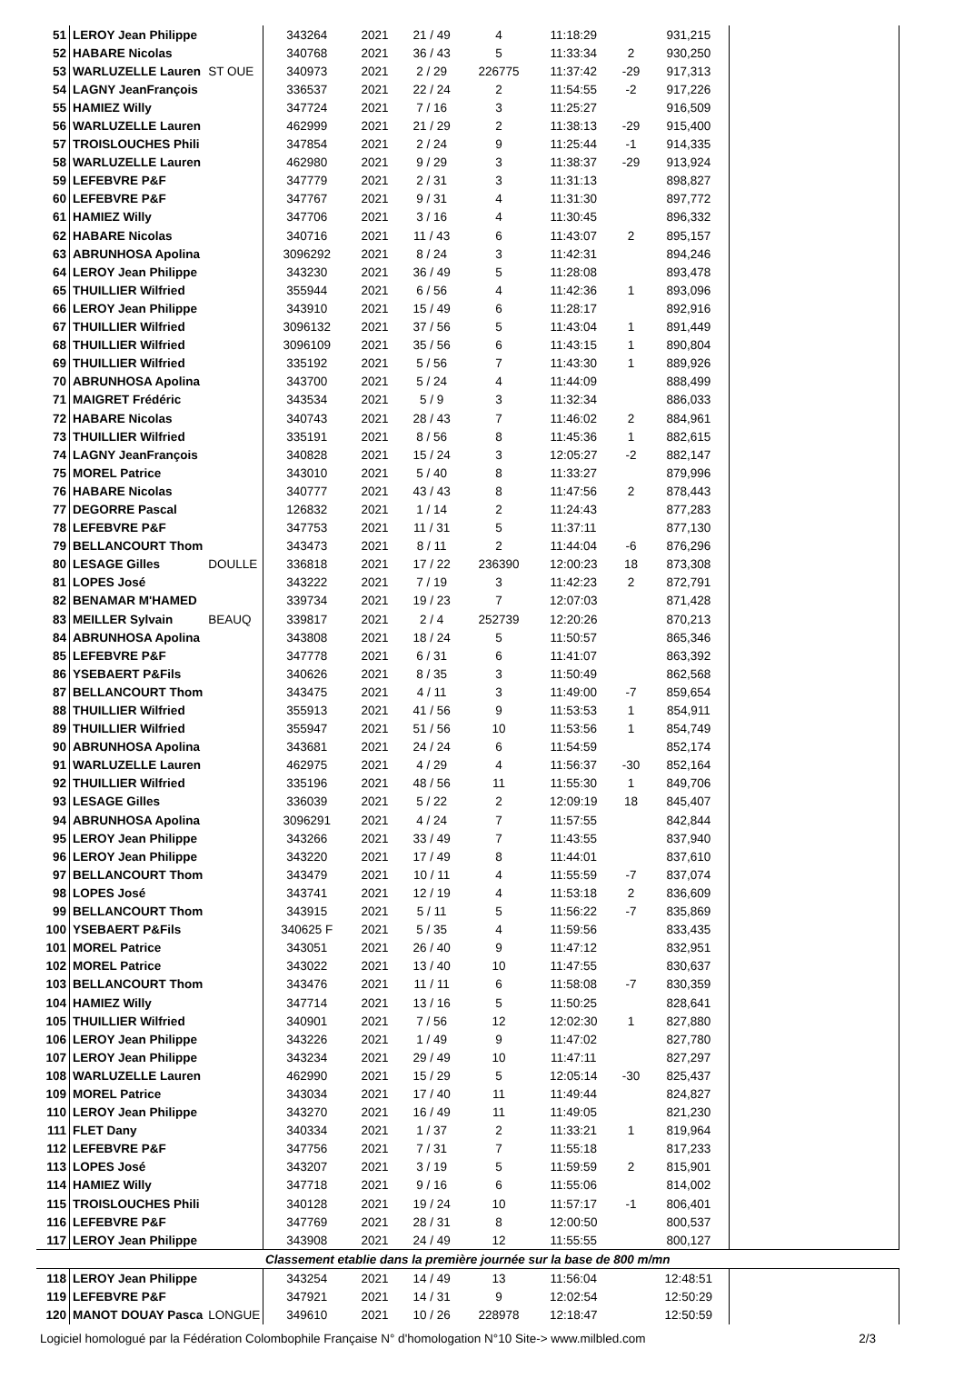| 51 | LEROY Jean Philippe | | 343264 | 2021 | 21 / 49 | 4 | 11:18:29 | | 931,215 | |
| 52 | HABARE Nicolas | | 340768 | 2021 | 36 / 43 | 5 | 11:33:34 | 2 | 930,250 | |
| 53 | WARLUZELLE Lauren | ST OUE | 340973 | 2021 | 2 / 29 | 226775 | 11:37:42 | -29 | 917,313 | |
| 54 | LAGNY JeanFrançois | | 336537 | 2021 | 22 / 24 | 2 | 11:54:55 | -2 | 917,226 | |
| 55 | HAMIEZ Willy | | 347724 | 2021 | 7 / 16 | 3 | 11:25:27 | | 916,509 | |
| 56 | WARLUZELLE Lauren | | 462999 | 2021 | 21 / 29 | 2 | 11:38:13 | -29 | 915,400 | |
| 57 | TROISLOUCHES Phili | | 347854 | 2021 | 2 / 24 | 9 | 11:25:44 | -1 | 914,335 | |
| 58 | WARLUZELLE Lauren | | 462980 | 2021 | 9 / 29 | 3 | 11:38:37 | -29 | 913,924 | |
| 59 | LEFEBVRE P&F | | 347779 | 2021 | 2 / 31 | 3 | 11:31:13 | | 898,827 | |
| 60 | LEFEBVRE P&F | | 347767 | 2021 | 9 / 31 | 4 | 11:31:30 | | 897,772 | |
| 61 | HAMIEZ Willy | | 347706 | 2021 | 3 / 16 | 4 | 11:30:45 | | 896,332 | |
| 62 | HABARE Nicolas | | 340716 | 2021 | 11 / 43 | 6 | 11:43:07 | 2 | 895,157 | |
| 63 | ABRUNHOSA Apolina | | 3096292 | 2021 | 8 / 24 | 3 | 11:42:31 | | 894,246 | |
| 64 | LEROY Jean Philippe | | 343230 | 2021 | 36 / 49 | 5 | 11:28:08 | | 893,478 | |
| 65 | THUILLIER Wilfried | | 355944 | 2021 | 6 / 56 | 4 | 11:42:36 | 1 | 893,096 | |
| 66 | LEROY Jean Philippe | | 343910 | 2021 | 15 / 49 | 6 | 11:28:17 | | 892,916 | |
| 67 | THUILLIER Wilfried | | 3096132 | 2021 | 37 / 56 | 5 | 11:43:04 | 1 | 891,449 | |
| 68 | THUILLIER Wilfried | | 3096109 | 2021 | 35 / 56 | 6 | 11:43:15 | 1 | 890,804 | |
| 69 | THUILLIER Wilfried | | 335192 | 2021 | 5 / 56 | 7 | 11:43:30 | 1 | 889,926 | |
| 70 | ABRUNHOSA Apolina | | 343700 | 2021 | 5 / 24 | 4 | 11:44:09 | | 888,499 | |
| 71 | MAIGRET Frédéric | | 343534 | 2021 | 5 / 9 | 3 | 11:32:34 | | 886,033 | |
| 72 | HABARE Nicolas | | 340743 | 2021 | 28 / 43 | 7 | 11:46:02 | 2 | 884,961 | |
| 73 | THUILLIER Wilfried | | 335191 | 2021 | 8 / 56 | 8 | 11:45:36 | 1 | 882,615 | |
| 74 | LAGNY JeanFrançois | | 340828 | 2021 | 15 / 24 | 3 | 12:05:27 | -2 | 882,147 | |
| 75 | MOREL Patrice | | 343010 | 2021 | 5 / 40 | 8 | 11:33:27 | | 879,996 | |
| 76 | HABARE Nicolas | | 340777 | 2021 | 43 / 43 | 8 | 11:47:56 | 2 | 878,443 | |
| 77 | DEGORRE Pascal | | 126832 | 2021 | 1 / 14 | 2 | 11:24:43 | | 877,283 | |
| 78 | LEFEBVRE P&F | | 347753 | 2021 | 11 / 31 | 5 | 11:37:11 | | 877,130 | |
| 79 | BELLANCOURT Thom | | 343473 | 2021 | 8 / 11 | 2 | 11:44:04 | -6 | 876,296 | |
| 80 | LESAGE Gilles | DOULLE | 336818 | 2021 | 17 / 22 | 236390 | 12:00:23 | 18 | 873,308 | |
| 81 | LOPES José | | 343222 | 2021 | 7 / 19 | 3 | 11:42:23 | 2 | 872,791 | |
| 82 | BENAMAR M'HAMED | | 339734 | 2021 | 19 / 23 | 7 | 12:07:03 | | 871,428 | |
| 83 | MEILLER Sylvain | BEAUQ | 339817 | 2021 | 2 / 4 | 252739 | 12:20:26 | | 870,213 | |
| 84 | ABRUNHOSA Apolina | | 343808 | 2021 | 18 / 24 | 5 | 11:50:57 | | 865,346 | |
| 85 | LEFEBVRE P&F | | 347778 | 2021 | 6 / 31 | 6 | 11:41:07 | | 863,392 | |
| 86 | YSEBAERT P&Fils | | 340626 | 2021 | 8 / 35 | 3 | 11:50:49 | | 862,568 | |
| 87 | BELLANCOURT Thom | | 343475 | 2021 | 4 / 11 | 3 | 11:49:00 | -7 | 859,654 | |
| 88 | THUILLIER Wilfried | | 355913 | 2021 | 41 / 56 | 9 | 11:53:53 | 1 | 854,911 | |
| 89 | THUILLIER Wilfried | | 355947 | 2021 | 51 / 56 | 10 | 11:53:56 | 1 | 854,749 | |
| 90 | ABRUNHOSA Apolina | | 343681 | 2021 | 24 / 24 | 6 | 11:54:59 | | 852,174 | |
| 91 | WARLUZELLE Lauren | | 462975 | 2021 | 4 / 29 | 4 | 11:56:37 | -30 | 852,164 | |
| 92 | THUILLIER Wilfried | | 335196 | 2021 | 48 / 56 | 11 | 11:55:30 | 1 | 849,706 | |
| 93 | LESAGE Gilles | | 336039 | 2021 | 5 / 22 | 2 | 12:09:19 | 18 | 845,407 | |
| 94 | ABRUNHOSA Apolina | | 3096291 | 2021 | 4 / 24 | 7 | 11:57:55 | | 842,844 | |
| 95 | LEROY Jean Philippe | | 343266 | 2021 | 33 / 49 | 7 | 11:43:55 | | 837,940 | |
| 96 | LEROY Jean Philippe | | 343220 | 2021 | 17 / 49 | 8 | 11:44:01 | | 837,610 | |
| 97 | BELLANCOURT Thom | | 343479 | 2021 | 10 / 11 | 4 | 11:55:59 | -7 | 837,074 | |
| 98 | LOPES José | | 343741 | 2021 | 12 / 19 | 4 | 11:53:18 | 2 | 836,609 | |
| 99 | BELLANCOURT Thom | | 343915 | 2021 | 5 / 11 | 5 | 11:56:22 | -7 | 835,869 | |
| 100 | YSEBAERT P&Fils | | 340625 F | 2021 | 5 / 35 | 4 | 11:59:56 | | 833,435 | |
| 101 | MOREL Patrice | | 343051 | 2021 | 26 / 40 | 9 | 11:47:12 | | 832,951 | |
| 102 | MOREL Patrice | | 343022 | 2021 | 13 / 40 | 10 | 11:47:55 | | 830,637 | |
| 103 | BELLANCOURT Thom | | 343476 | 2021 | 11 / 11 | 6 | 11:58:08 | -7 | 830,359 | |
| 104 | HAMIEZ Willy | | 347714 | 2021 | 13 / 16 | 5 | 11:50:25 | | 828,641 | |
| 105 | THUILLIER Wilfried | | 340901 | 2021 | 7 / 56 | 12 | 12:02:30 | 1 | 827,880 | |
| 106 | LEROY Jean Philippe | | 343226 | 2021 | 1 / 49 | 9 | 11:47:02 | | 827,780 | |
| 107 | LEROY Jean Philippe | | 343234 | 2021 | 29 / 49 | 10 | 11:47:11 | | 827,297 | |
| 108 | WARLUZELLE Lauren | | 462990 | 2021 | 15 / 29 | 5 | 12:05:14 | -30 | 825,437 | |
| 109 | MOREL Patrice | | 343034 | 2021 | 17 / 40 | 11 | 11:49:44 | | 824,827 | |
| 110 | LEROY Jean Philippe | | 343270 | 2021 | 16 / 49 | 11 | 11:49:05 | | 821,230 | |
| 111 | FLET Dany | | 340334 | 2021 | 1 / 37 | 2 | 11:33:21 | 1 | 819,964 | |
| 112 | LEFEBVRE P&F | | 347756 | 2021 | 7 / 31 | 7 | 11:55:18 | | 817,233 | |
| 113 | LOPES José | | 343207 | 2021 | 3 / 19 | 5 | 11:59:59 | 2 | 815,901 | |
| 114 | HAMIEZ Willy | | 347718 | 2021 | 9 / 16 | 6 | 11:55:06 | | 814,002 | |
| 115 | TROISLOUCHES Phili | | 340128 | 2021 | 19 / 24 | 10 | 11:57:17 | -1 | 806,401 | |
| 116 | LEFEBVRE P&F | | 347769 | 2021 | 28 / 31 | 8 | 12:00:50 | | 800,537 | |
| 117 | LEROY Jean Philippe | | 343908 | 2021 | 24 / 49 | 12 | 11:55:55 | | 800,127 | |
| Classement etablie dans la première journée sur la base de 800 m/mn | | | | | | | | | | |
| 118 | LEROY Jean Philippe | | 343254 | 2021 | 14 / 49 | 13 | 11:56:04 | | 12:48:51 | |
| 119 | LEFEBVRE P&F | | 347921 | 2021 | 14 / 31 | 9 | 12:02:54 | | 12:50:29 | |
| 120 | MANOT DOUAY Pasca | LONGUE | 349610 | 2021 | 10 / 26 | 228978 | 12:18:47 | | 12:50:59 | |
Logiciel homologué par la Fédération Colombophile Française N° d'homologation N°10 Site-> www.milbled.com 2/3